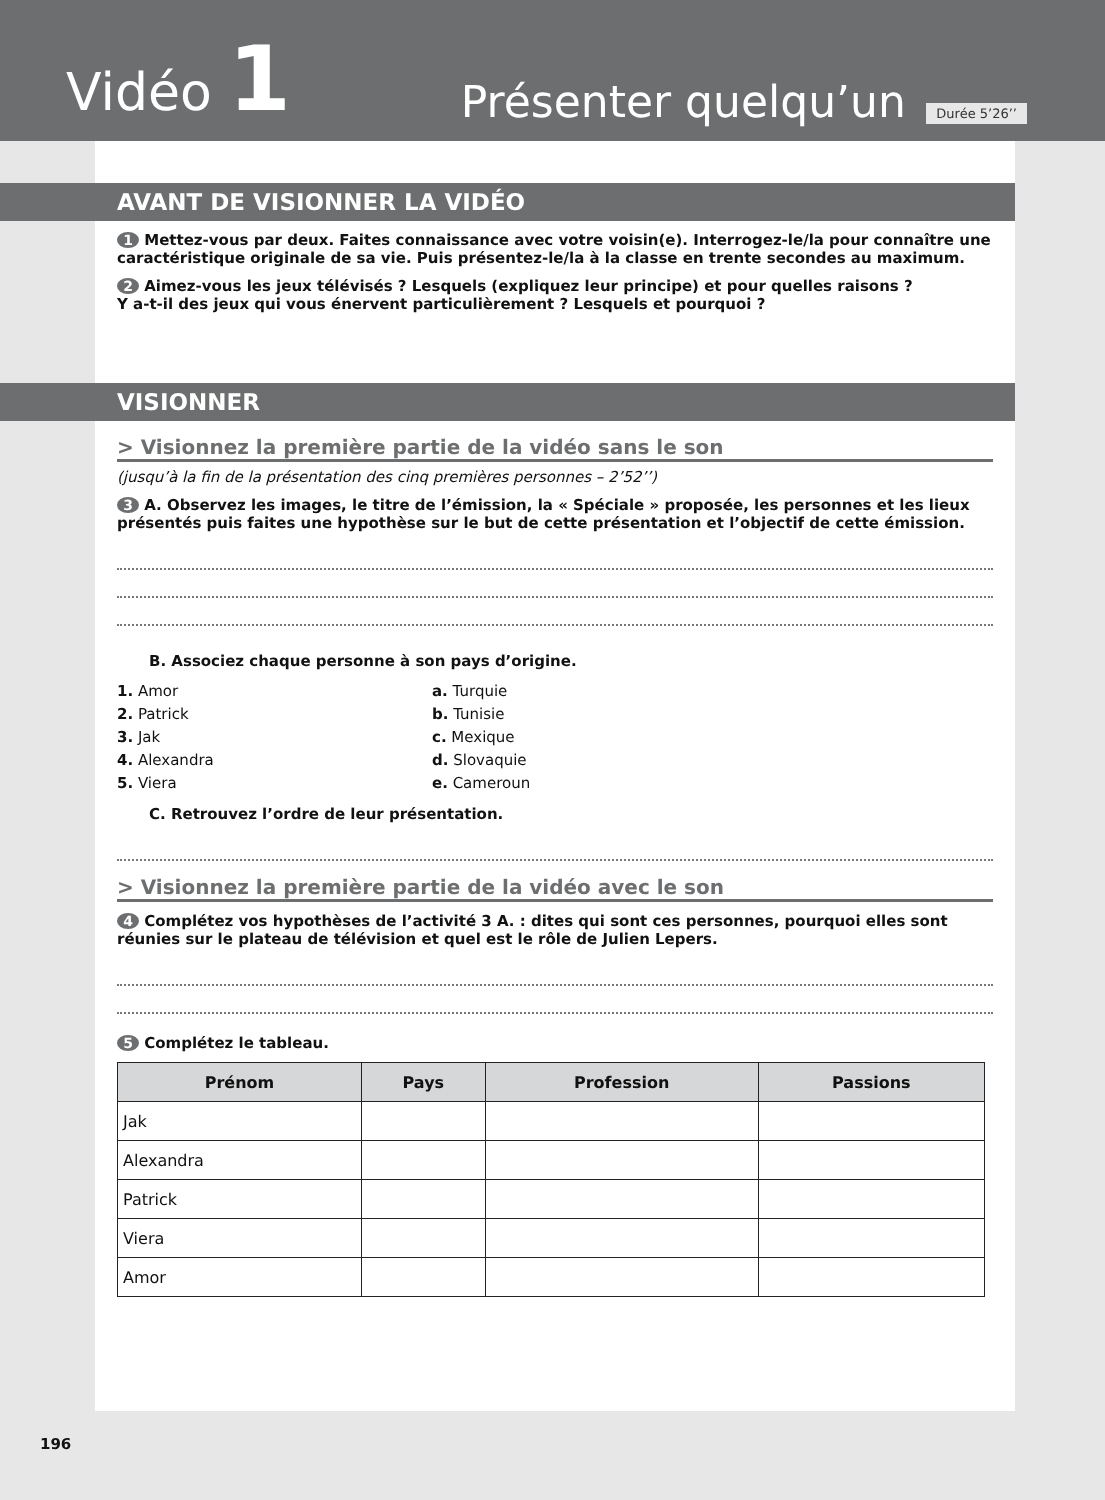Vidéo 1
Présenter quelqu’un
Durée 5’26’’
AVANT DE VISIONNER LA VIDÉO
1 Mettez-vous par deux. Faites connaissance avec votre voisin(e). Interrogez-le/la pour connaître une caractéristique originale de sa vie. Puis présentez-le/la à la classe en trente secondes au maximum.
2 Aimez-vous les jeux télévisés ? Lesquels (expliquez leur principe) et pour quelles raisons ?
Y a-t-il des jeux qui vous énervent particulièrement ? Lesquels et pourquoi ?
VISIONNER
> Visionnez la première partie de la vidéo sans le son
(jusqu’à la fin de la présentation des cinq premières personnes – 2’52’’)
3 A. Observez les images, le titre de l’émission, la « Spéciale » proposée, les personnes et les lieux présentés puis faites une hypothèse sur le but de cette présentation et l’objectif de cette émission.
B. Associez chaque personne à son pays d’origine.
1. Amor
2. Patrick
3. Jak
4. Alexandra
5. Viera
a. Turquie
b. Tunisie
c. Mexique
d. Slovaquie
e. Cameroun
C. Retrouvez l’ordre de leur présentation.
> Visionnez la première partie de la vidéo avec le son
4 Complétez vos hypothèses de l’activité 3 A. : dites qui sont ces personnes, pourquoi elles sont réunies sur le plateau de télévision et quel est le rôle de Julien Lepers.
5 Complétez le tableau.
| Prénom | Pays | Profession | Passions |
| --- | --- | --- | --- |
| Jak | | | |
| Alexandra | | | |
| Patrick | | | |
| Viera | | | |
| Amor | | | |
196